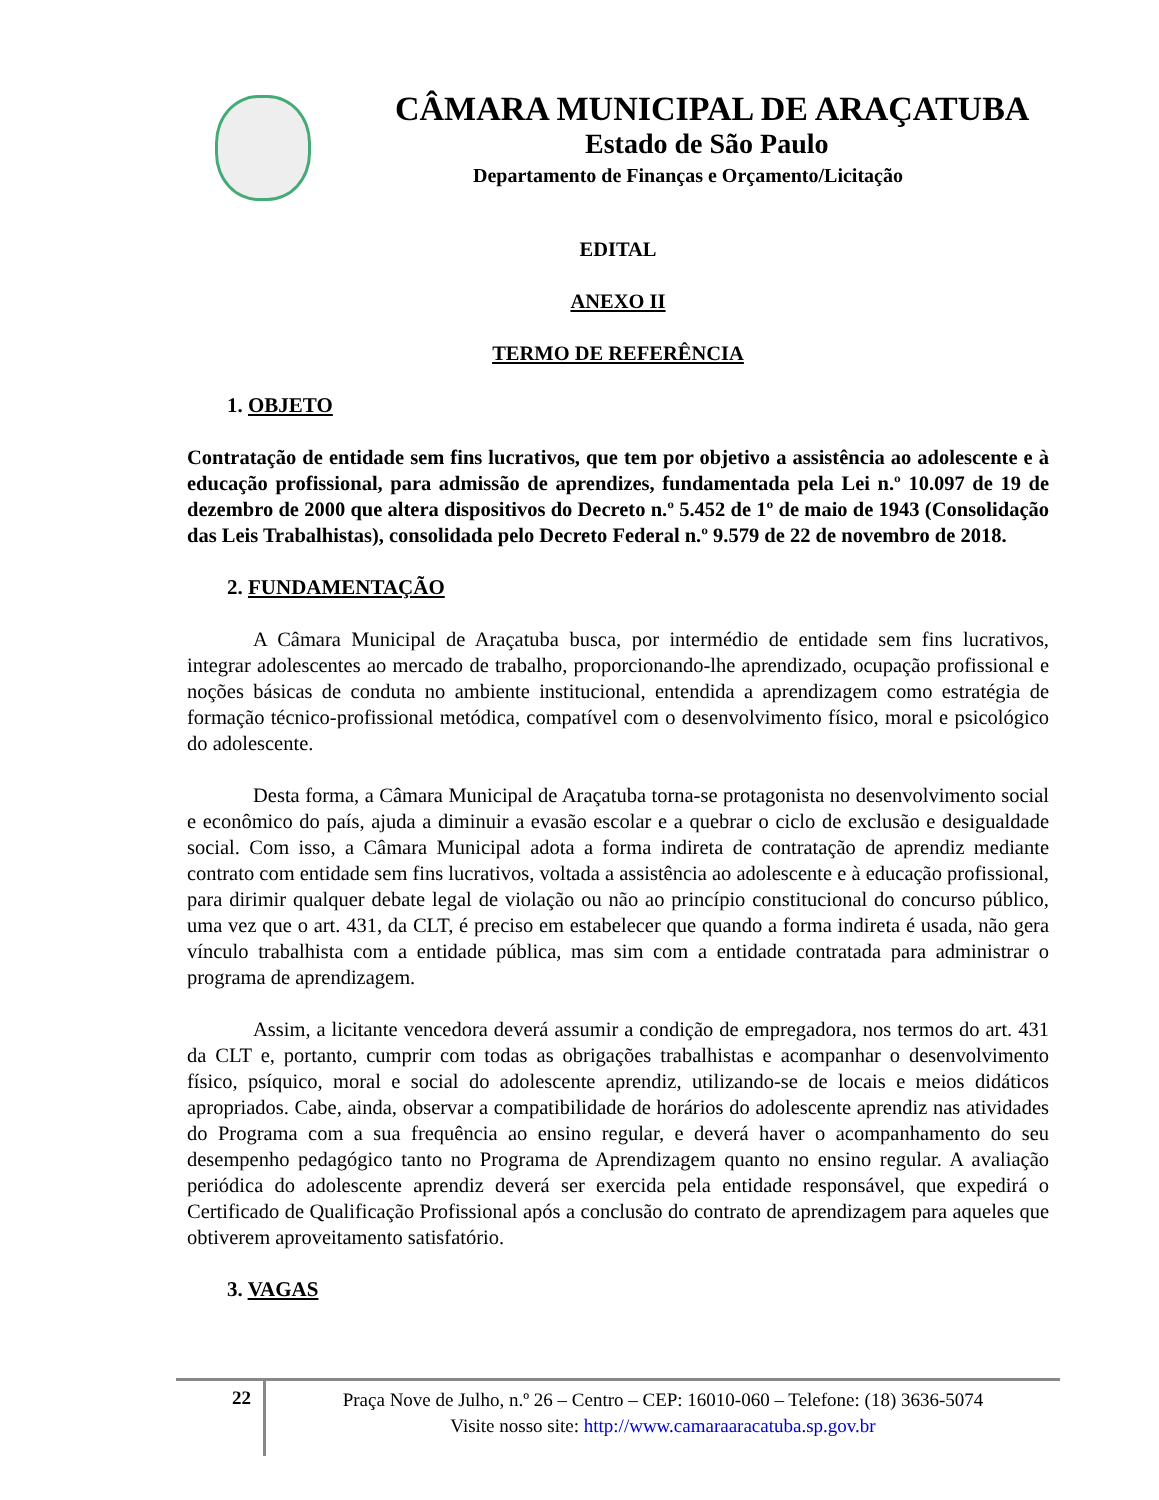CÂMARA MUNICIPAL DE ARAÇATUBA
Estado de São Paulo
Departamento de Finanças e Orçamento/Licitação
EDITAL
ANEXO II
TERMO DE REFERÊNCIA
1. OBJETO
Contratação de entidade sem fins lucrativos, que tem por objetivo a assistência ao adolescente e à educação profissional, para admissão de aprendizes, fundamentada pela Lei n.º 10.097 de 19 de dezembro de 2000 que altera dispositivos do Decreto n.º 5.452 de 1º de maio de 1943 (Consolidação das Leis Trabalhistas), consolidada pelo Decreto Federal n.º 9.579 de 22 de novembro de 2018.
2. FUNDAMENTAÇÃO
A Câmara Municipal de Araçatuba busca, por intermédio de entidade sem fins lucrativos, integrar adolescentes ao mercado de trabalho, proporcionando-lhe aprendizado, ocupação profissional e noções básicas de conduta no ambiente institucional, entendida a aprendizagem como estratégia de formação técnico-profissional metódica, compatível com o desenvolvimento físico, moral e psicológico do adolescente.
Desta forma, a Câmara Municipal de Araçatuba torna-se protagonista no desenvolvimento social e econômico do país, ajuda a diminuir a evasão escolar e a quebrar o ciclo de exclusão e desigualdade social. Com isso, a Câmara Municipal adota a forma indireta de contratação de aprendiz mediante contrato com entidade sem fins lucrativos, voltada a assistência ao adolescente e à educação profissional, para dirimir qualquer debate legal de violação ou não ao princípio constitucional do concurso público, uma vez que o art. 431, da CLT, é preciso em estabelecer que quando a forma indireta é usada, não gera vínculo trabalhista com a entidade pública, mas sim com a entidade contratada para administrar o programa de aprendizagem.
Assim, a licitante vencedora deverá assumir a condição de empregadora, nos termos do art. 431 da CLT e, portanto, cumprir com todas as obrigações trabalhistas e acompanhar o desenvolvimento físico, psíquico, moral e social do adolescente aprendiz, utilizando-se de locais e meios didáticos apropriados. Cabe, ainda, observar a compatibilidade de horários do adolescente aprendiz nas atividades do Programa com a sua frequência ao ensino regular, e deverá haver o acompanhamento do seu desempenho pedagógico tanto no Programa de Aprendizagem quanto no ensino regular. A avaliação periódica do adolescente aprendiz deverá ser exercida pela entidade responsável, que expedirá o Certificado de Qualificação Profissional após a conclusão do contrato de aprendizagem para aqueles que obtiverem aproveitamento satisfatório.
3. VAGAS
22
Praça Nove de Julho, n.º 26 – Centro – CEP: 16010-060 – Telefone: (18) 3636-5074
Visite nosso site: http://www.camaraaracatuba.sp.gov.br